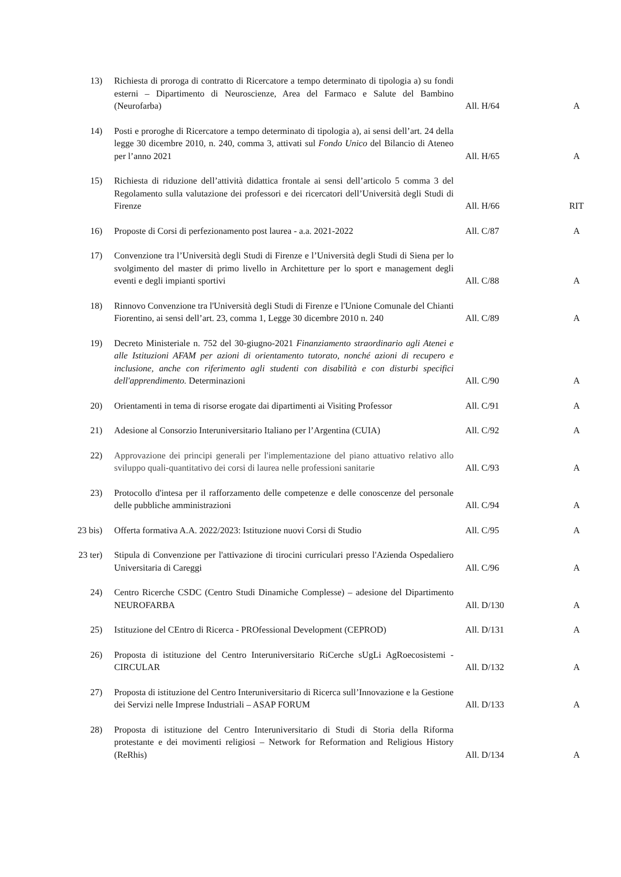| 13) | Richiesta di proroga di contratto di Ricercatore a tempo determinato di tipologia a) su fondi esterni – Dipartimento di Neuroscienze, Area del Farmaco e Salute del Bambino (Neurofarba) | All. H/64 | A |
| 14) | Posti e proroghe di Ricercatore a tempo determinato di tipologia a), ai sensi dell’art. 24 della legge 30 dicembre 2010, n. 240, comma 3, attivati sul Fondo Unico del Bilancio di Ateneo per l’anno 2021 | All. H/65 | A |
| 15) | Richiesta di riduzione dell’attività didattica frontale ai sensi dell’articolo 5 comma 3 del Regolamento sulla valutazione dei professori e dei ricercatori dell’Università degli Studi di Firenze | All. H/66 | RIT |
| 16) | Proposte di Corsi di perfezionamento post laurea - a.a. 2021-2022 | All. C/87 | A |
| 17) | Convenzione tra l’Università degli Studi di Firenze e l’Università degli Studi di Siena per lo svolgimento del master di primo livello in Architetture per lo sport e management degli eventi e degli impianti sportivi | All. C/88 | A |
| 18) | Rinnovo Convenzione tra l'Università degli Studi di Firenze e l'Unione Comunale del Chianti Fiorentino, ai sensi dell’art. 23, comma 1, Legge 30 dicembre 2010 n. 240 | All. C/89 | A |
| 19) | Decreto Ministeriale n. 752 del 30-giugno-2021 Finanziamento straordinario agli Atenei e alle Istituzioni AFAM per azioni di orientamento tutorato, nonché azioni di recupero e inclusione, anche con riferimento agli studenti con disabilità e con disturbi specifici dell'apprendimento. Determinazioni | All. C/90 | A |
| 20) | Orientamenti in tema di risorse erogate dai dipartimenti ai Visiting Professor | All. C/91 | A |
| 21) | Adesione al Consorzio Interuniversitario Italiano per l’Argentina (CUIA) | All. C/92 | A |
| 22) | Approvazione dei principi generali per l'implementazione del piano attuativo relativo allo sviluppo quali-quantitativo dei corsi di laurea nelle professioni sanitarie | All. C/93 | A |
| 23) | Protocollo d'intesa per il rafforzamento delle competenze e delle conoscenze del personale delle pubbliche amministrazioni | All. C/94 | A |
| 23 bis) | Offerta formativa A.A. 2022/2023: Istituzione nuovi Corsi di Studio | All. C/95 | A |
| 23 ter) | Stipula di Convenzione per l'attivazione di tirocini curriculari presso l'Azienda Ospedaliero Universitaria di Careggi | All. C/96 | A |
| 24) | Centro Ricerche CSDC (Centro Studi Dinamiche Complesse) – adesione del Dipartimento NEUROFARBA | All. D/130 | A |
| 25) | Istituzione del CEntro di Ricerca - PROfessional Development (CEPROD) | All. D/131 | A |
| 26) | Proposta di istituzione del Centro Interuniversitario RiCerche sUgLi AgRoecosistemi - CIRCULAR | All. D/132 | A |
| 27) | Proposta di istituzione del Centro Interuniversitario di Ricerca sull’Innovazione e la Gestione dei Servizi nelle Imprese Industriali – ASAP FORUM | All. D/133 | A |
| 28) | Proposta di istituzione del Centro Interuniversitario di Studi di Storia della Riforma protestante e dei movimenti religiosi – Network for Reformation and Religious History (ReRhis) | All. D/134 | A |